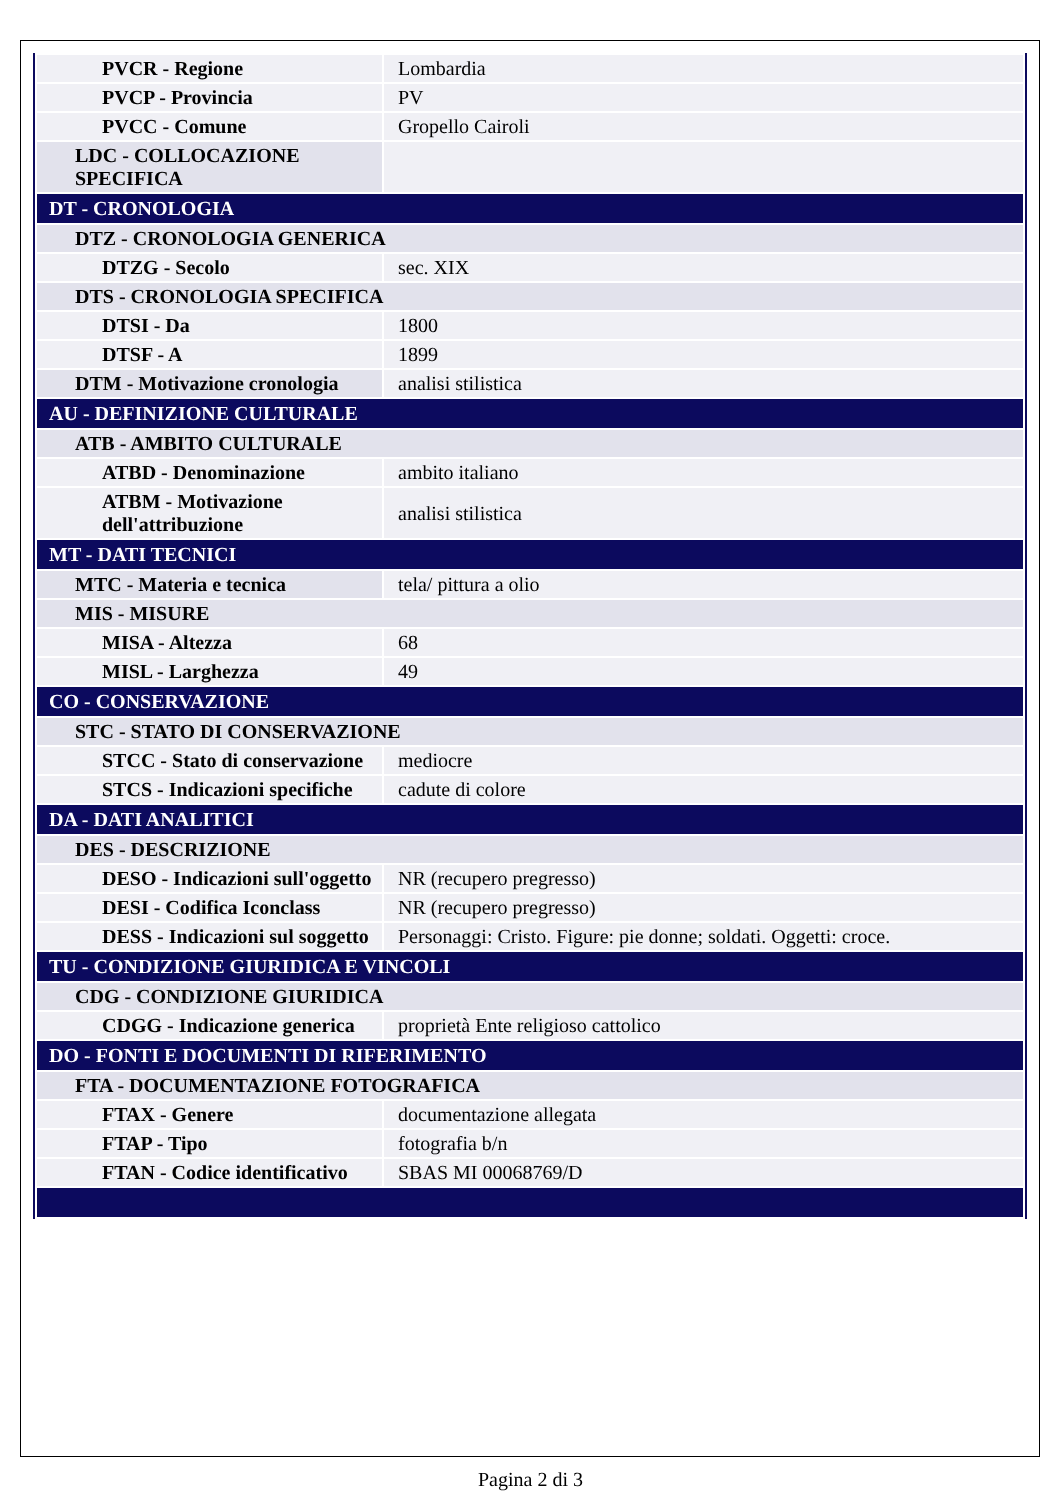| PVCR - Regione | Lombardia |
| PVCP - Provincia | PV |
| PVCC - Comune | Gropello Cairoli |
| LDC - COLLOCAZIONE SPECIFICA | |
| DT - CRONOLOGIA | |
| DTZ - CRONOLOGIA GENERICA | |
| DTZG - Secolo | sec. XIX |
| DTS - CRONOLOGIA SPECIFICA | |
| DTSI - Da | 1800 |
| DTSF - A | 1899 |
| DTM - Motivazione cronologia | analisi stilistica |
| AU - DEFINIZIONE CULTURALE | |
| ATB - AMBITO CULTURALE | |
| ATBD - Denominazione | ambito italiano |
| ATBM - Motivazione dell'attribuzione | analisi stilistica |
| MT - DATI TECNICI | |
| MTC - Materia e tecnica | tela/ pittura a olio |
| MIS - MISURE | |
| MISA - Altezza | 68 |
| MISL - Larghezza | 49 |
| CO - CONSERVAZIONE | |
| STC - STATO DI CONSERVAZIONE | |
| STCC - Stato di conservazione | mediocre |
| STCS - Indicazioni specifiche | cadute di colore |
| DA - DATI ANALITICI | |
| DES - DESCRIZIONE | |
| DESO - Indicazioni sull'oggetto | NR (recupero pregresso) |
| DESI - Codifica Iconclass | NR (recupero pregresso) |
| DESS - Indicazioni sul soggetto | Personaggi: Cristo. Figure: pie donne; soldati. Oggetti: croce. |
| TU - CONDIZIONE GIURIDICA E VINCOLI | |
| CDG - CONDIZIONE GIURIDICA | |
| CDGG - Indicazione generica | proprietà Ente religioso cattolico |
| DO - FONTI E DOCUMENTI DI RIFERIMENTO | |
| FTA - DOCUMENTAZIONE FOTOGRAFICA | |
| FTAX - Genere | documentazione allegata |
| FTAP - Tipo | fotografia b/n |
| FTAN - Codice identificativo | SBAS MI 00068769/D |
Pagina 2 di 3